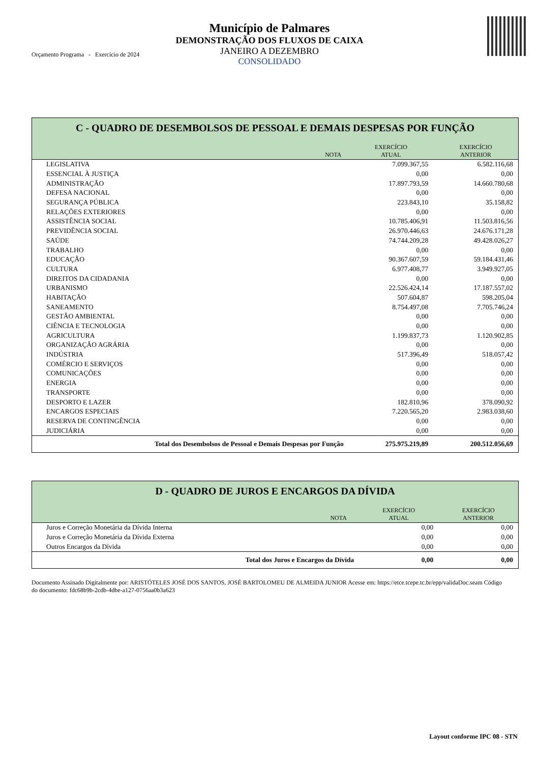Orçamento Programa - Exercício de 2024
Município de Palmares
DEMONSTRAÇÃO DOS FLUXOS DE CAIXA
JANEIRO A DEZEMBRO
CONSOLIDADO
| C - QUADRO DE DESEMBOLSOS DE PESSOAL E DEMAIS DESPESAS POR FUNÇÃO | | | |
| | NOTA | EXERCÍCIO ATUAL | EXERCÍCIO ANTERIOR |
| LEGISLATIVA | | 7.099.367,55 | 6.582.116,68 |
| ESSENCIAL À JUSTIÇA | | 0,00 | 0,00 |
| ADMINISTRAÇÃO | | 17.897.793,59 | 14.660.780,68 |
| DEFESA NACIONAL | | 0,00 | 0,00 |
| SEGURANÇA PÚBLICA | | 223.843,10 | 35.158,82 |
| RELAÇÕES EXTERIORES | | 0,00 | 0,00 |
| ASSISTÊNCIA SOCIAL | | 10.785.406,91 | 11.503.816,56 |
| PREVIDÊNCIA SOCIAL | | 26.970.446,63 | 24.676.171,28 |
| SAÚDE | | 74.744.209,28 | 49.428.026,27 |
| TRABALHO | | 0,00 | 0,00 |
| EDUCAÇÃO | | 90.367.607,59 | 59.184.431,46 |
| CULTURA | | 6.977.408,77 | 3.949.927,05 |
| DIREITOS DA CIDADANIA | | 0,00 | 0,00 |
| URBANISMO | | 22.526.424,14 | 17.187.557,02 |
| HABITAÇÃO | | 507.604,87 | 598.205,04 |
| SANEAMENTO | | 8.754.497,08 | 7.705.746,24 |
| GESTÃO AMBIENTAL | | 0,00 | 0,00 |
| CIÊNCIA E TECNOLOGIA | | 0,00 | 0,00 |
| AGRICULTURA | | 1.199.837,73 | 1.120.902,85 |
| ORGANIZAÇÃO AGRÁRIA | | 0,00 | 0,00 |
| INDÚSTRIA | | 517.396,49 | 518.057,42 |
| COMÉRCIO E SERVIÇOS | | 0,00 | 0,00 |
| COMUNICAÇÕES | | 0,00 | 0,00 |
| ENERGIA | | 0,00 | 0,00 |
| TRANSPORTE | | 0,00 | 0,00 |
| DESPORTO E LAZER | | 182.810,96 | 378.090,92 |
| ENCARGOS ESPECIAIS | | 7.220.565,20 | 2.983.038,60 |
| RESERVA DE CONTINGÊNCIA | | 0,00 | 0,00 |
| JUDICIÁRIA | | 0,00 | 0,00 |
| Total dos Desembolsos de Pessoal e Demais Despesas por Função | | 275.975.219,89 | 200.512.056,69 |
| D - QUADRO DE JUROS E ENCARGOS DA DÍVIDA | | | |
| | NOTA | EXERCÍCIO ATUAL | EXERCÍCIO ANTERIOR |
| Juros e Correção Monetária da Dívida Interna | | 0,00 | 0,00 |
| Juros e Correção Monetária da Dívida Externa | | 0,00 | 0,00 |
| Outros Encargos da Dívida | | 0,00 | 0,00 |
| Total dos Juros e Encargos da Dívida | | 0,00 | 0,00 |
Documento Assinado Digitalmente por: ARISTÓTELES JOSÉ DOS SANTOS, JOSÉ BARTOLOMEU DE ALMEIDA JUNIOR Acesse em: https://etce.tcepe.tc.br/epp/validaDoc.seam Código do documento: fdc68b9b-2cdb-4dbe-a127-0756aa0b3a623
Layout conforme IPC 08 - STN